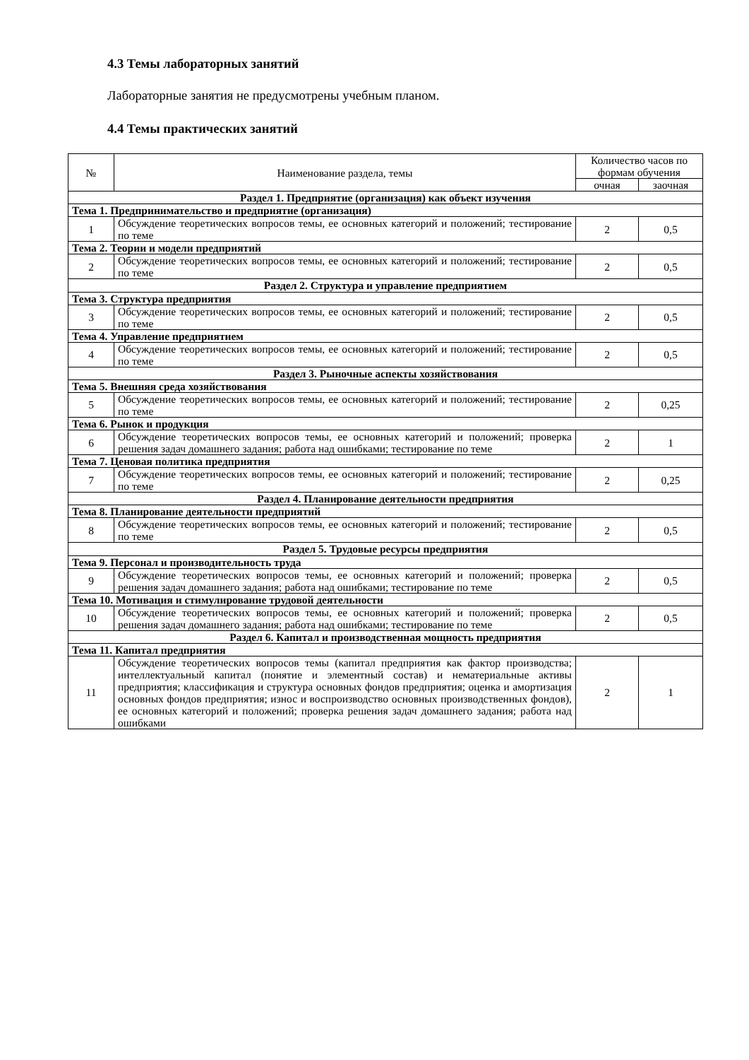4.3 Темы лабораторных занятий
Лабораторные занятия не предусмотрены учебным планом.
4.4 Темы практических занятий
| № | Наименование раздела, темы | Количество часов по формам обучения | |
| --- | --- | --- | --- |
| | | очная | заочная |
| Раздел 1. Предприятие (организация) как объект изучения | | | |
| Тема 1. Предпринимательство и предприятие (организация) | | | |
| 1 | Обсуждение теоретических вопросов темы, ее основных категорий и положений; тестирование по теме | 2 | 0,5 |
| Тема 2. Теории и модели предприятий | | | |
| 2 | Обсуждение теоретических вопросов темы, ее основных категорий и положений; тестирование по теме | 2 | 0,5 |
| Раздел 2. Структура и управление предприятием | | | |
| Тема 3. Структура предприятия | | | |
| 3 | Обсуждение теоретических вопросов темы, ее основных категорий и положений; тестирование по теме | 2 | 0,5 |
| Тема 4. Управление предприятием | | | |
| 4 | Обсуждение теоретических вопросов темы, ее основных категорий и положений; тестирование по теме | 2 | 0,5 |
| Раздел 3. Рыночные аспекты хозяйствования | | | |
| Тема 5. Внешняя среда хозяйствования | | | |
| 5 | Обсуждение теоретических вопросов темы, ее основных категорий и положений; тестирование по теме | 2 | 0,25 |
| Тема 6. Рынок и продукция | | | |
| 6 | Обсуждение теоретических вопросов темы, ее основных категорий и положений; проверка решения задач домашнего задания; работа над ошибками; тестирование по теме | 2 | 1 |
| Тема 7. Ценовая политика предприятия | | | |
| 7 | Обсуждение теоретических вопросов темы, ее основных категорий и положений; тестирование по теме | 2 | 0,25 |
| Раздел 4. Планирование деятельности предприятия | | | |
| Тема 8. Планирование деятельности предприятий | | | |
| 8 | Обсуждение теоретических вопросов темы, ее основных категорий и положений; тестирование по теме | 2 | 0,5 |
| Раздел 5. Трудовые ресурсы предприятия | | | |
| Тема 9. Персонал и производительность труда | | | |
| 9 | Обсуждение теоретических вопросов темы, ее основных категорий и положений; проверка решения задач домашнего задания; работа над ошибками; тестирование по теме | 2 | 0,5 |
| Тема 10. Мотивация и стимулирование трудовой деятельности | | | |
| 10 | Обсуждение теоретических вопросов темы, ее основных категорий и положений; проверка решения задач домашнего задания; работа над ошибками; тестирование по теме | 2 | 0,5 |
| Раздел 6. Капитал и производственная мощность предприятия | | | |
| Тема 11. Капитал предприятия | | | |
| 11 | Обсуждение теоретических вопросов темы (капитал предприятия как фактор производства; интеллектуальный капитал (понятие и элементный состав) и нематериальные активы предприятия; классификация и структура основных фондов предприятия; оценка и амортизация основных фондов предприятия; износ и воспроизводство основных производственных фондов), ее основных категорий и положений; проверка решения задач домашнего задания; работа над ошибками | 2 | 1 |